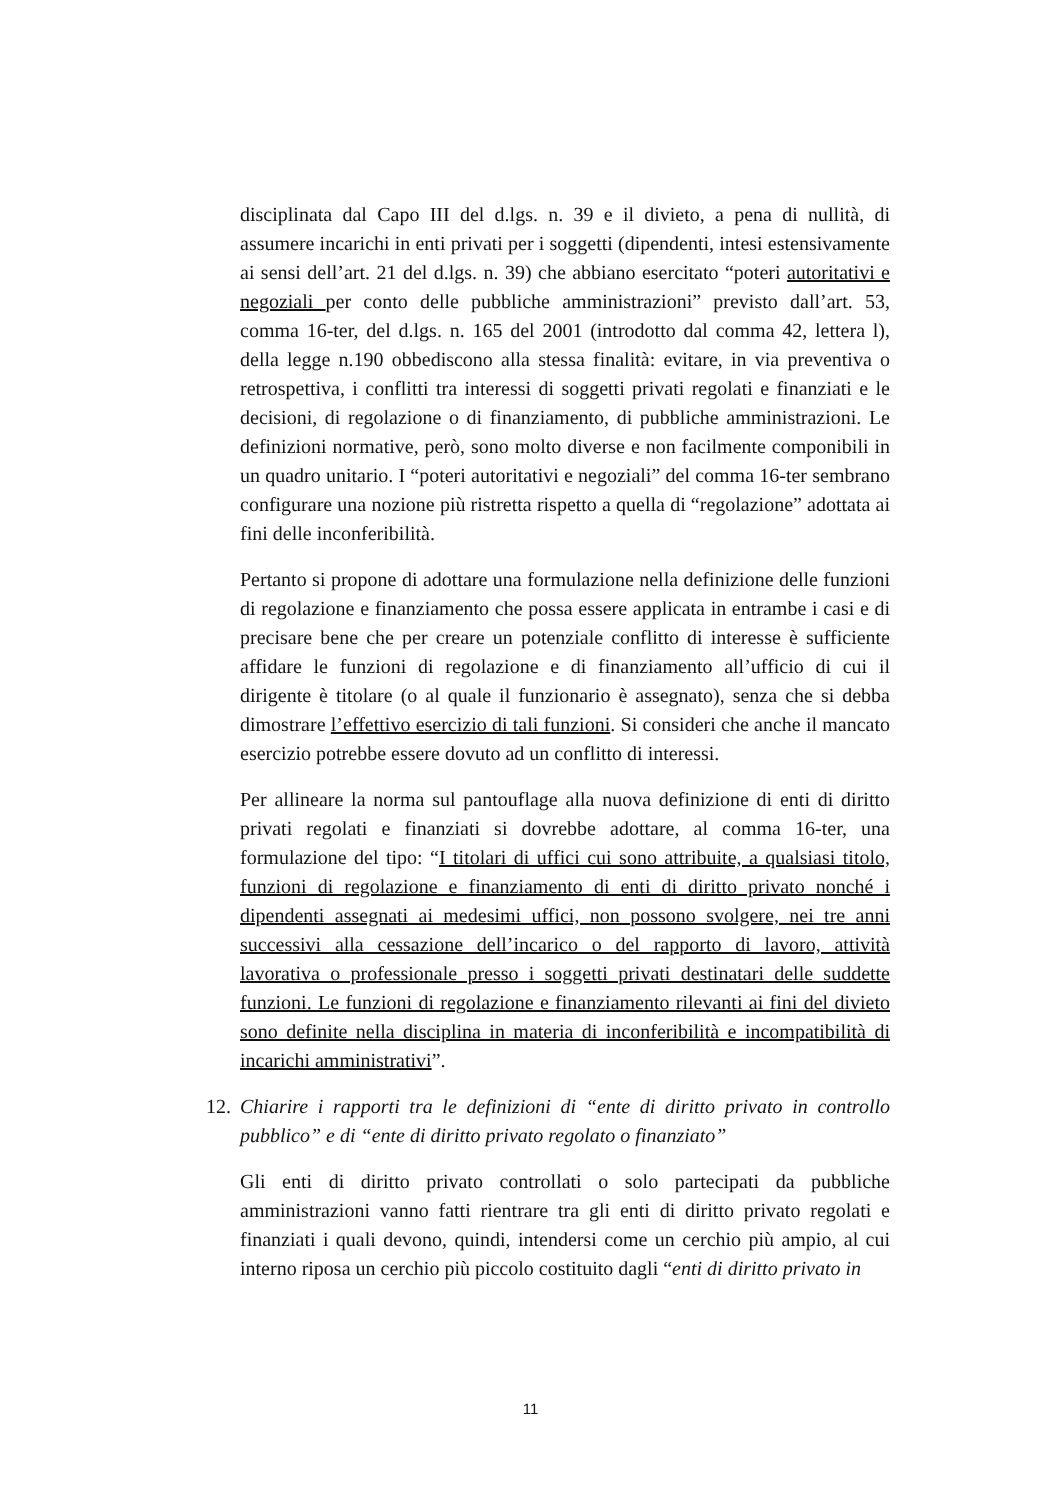disciplinata dal Capo III del d.lgs. n. 39 e il divieto, a pena di nullità, di assumere incarichi in enti privati per i soggetti (dipendenti, intesi estensivamente ai sensi dell’art. 21 del d.lgs. n. 39) che abbiano esercitato “poteri autoritativi e negoziali per conto delle pubbliche amministrazioni” previsto dall’art. 53, comma 16-ter, del d.lgs. n. 165 del 2001 (introdotto dal comma 42, lettera l), della legge n.190 obbediscono alla stessa finalità: evitare, in via preventiva o retrospettiva, i conflitti tra interessi di soggetti privati regolati e finanziati e le decisioni, di regolazione o di finanziamento, di pubbliche amministrazioni. Le definizioni normative, però, sono molto diverse e non facilmente componibili in un quadro unitario. I “poteri autoritativi e negoziali” del comma 16-ter sembrano configurare una nozione più ristretta rispetto a quella di “regolazione” adottata ai fini delle inconferibilità.
Pertanto si propone di adottare una formulazione nella definizione delle funzioni di regolazione e finanziamento che possa essere applicata in entrambe i casi e di precisare bene che per creare un potenziale conflitto di interesse è sufficiente affidare le funzioni di regolazione e di finanziamento all’ufficio di cui il dirigente è titolare (o al quale il funzionario è assegnato), senza che si debba dimostrare l’effettivo esercizio di tali funzioni. Si consideri che anche il mancato esercizio potrebbe essere dovuto ad un conflitto di interessi.
Per allineare la norma sul pantouflage alla nuova definizione di enti di diritto privati regolati e finanziati si dovrebbe adottare, al comma 16-ter, una formulazione del tipo: “I titolari di uffici cui sono attribuite, a qualsiasi titolo, funzioni di regolazione e finanziamento di enti di diritto privato nonché i dipendenti assegnati ai medesimi uffici, non possono svolgere, nei tre anni successivi alla cessazione dell’incarico o del rapporto di lavoro, attività lavorativa o professionale presso i soggetti privati destinatari delle suddette funzioni. Le funzioni di regolazione e finanziamento rilevanti ai fini del divieto sono definite nella disciplina in materia di inconferibilità e incompatibilità di incarichi amministrativi”.
12. Chiarire i rapporti tra le definizioni di “ente di diritto privato in controllo pubblico” e di “ente di diritto privato regolato o finanziato”
Gli enti di diritto privato controllati o solo partecipati da pubbliche amministrazioni vanno fatti rientrare tra gli enti di diritto privato regolati e finanziati i quali devono, quindi, intendersi come un cerchio più ampio, al cui interno riposa un cerchio più piccolo costituito dagli “enti di diritto privato in
11